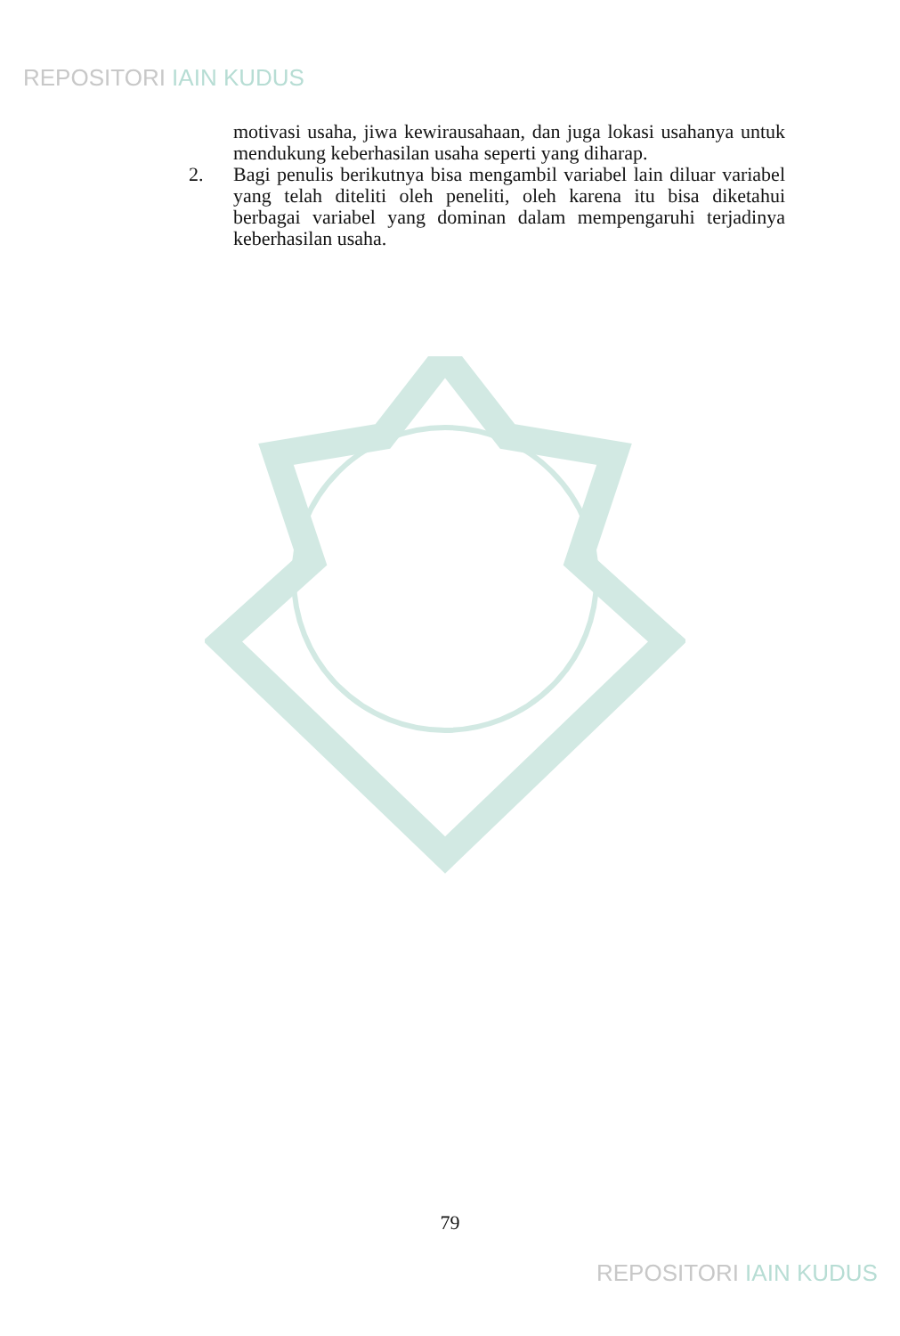REPOSITORI IAIN KUDUS
motivasi usaha, jiwa kewirausahaan, dan juga lokasi usahanya untuk mendukung keberhasilan usaha seperti yang diharap.
2. Bagi penulis berikutnya bisa mengambil variabel lain diluar variabel yang telah diteliti oleh peneliti, oleh karena itu bisa diketahui berbagai variabel yang dominan dalam mempengaruhi terjadinya keberhasilan usaha.
79
REPOSITORI IAIN KUDUS